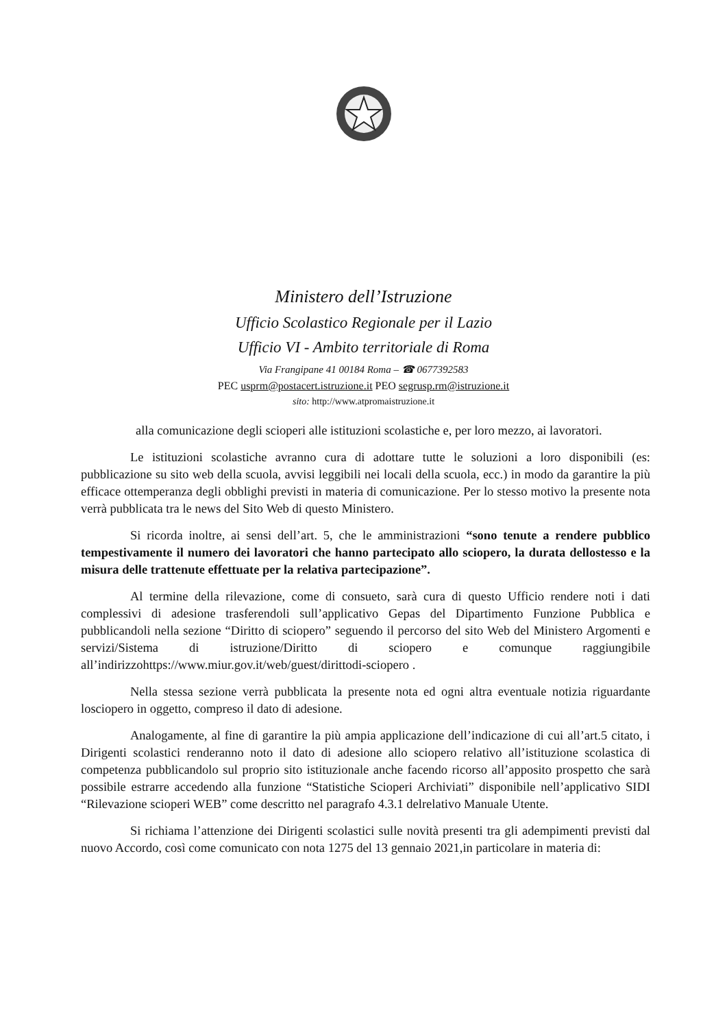Ministero dell’Istruzione
Ufficio Scolastico Regionale per il Lazio
Ufficio VI - Ambito territoriale di Roma
Via Frangipane 41 00184 Roma – ☎ 0677392583
PEC usprm@postacert.istruzione.it PEO segrusp.rm@istruzione.it
sito: http://www.atpromaistruzione.it
alla comunicazione degli scioperi alle istituzioni scolastiche e, per loro mezzo, ai lavoratori.
Le istituzioni scolastiche avranno cura di adottare tutte le soluzioni a loro disponibili (es: pubblicazione su sito web della scuola, avvisi leggibili nei locali della scuola, ecc.) in modo da garantire la più efficace ottemperanza degli obblighi previsti in materia di comunicazione. Per lo stesso motivo la presente nota verrà pubblicata tra le news del Sito Web di questo Ministero.
Si ricorda inoltre, ai sensi dell’art. 5, che le amministrazioni “sono tenute a rendere pubblico tempestivamente il numero dei lavoratori che hanno partecipato allo sciopero, la durata dellostesso e la misura delle trattenute effettuate per la relativa partecipazione”.
Al termine della rilevazione, come di consueto, sarà cura di questo Ufficio rendere noti i dati complessivi di adesione trasferendoli sull’applicativo Gepas del Dipartimento Funzione Pubblica e pubblicandoli nella sezione “Diritto di sciopero” seguendo il percorso del sito Web del Ministero Argomenti e servizi/Sistema di istruzione/Diritto di sciopero e comunque raggiungibile all’indirizzohttps://www.miur.gov.it/web/guest/dirittodi-sciopero .
Nella stessa sezione verrà pubblicata la presente nota ed ogni altra eventuale notizia riguardante losciopero in oggetto, compreso il dato di adesione.
Analogamente, al fine di garantire la più ampia applicazione dell’indicazione di cui all’art.5 citato, i Dirigenti scolastici renderanno noto il dato di adesione allo sciopero relativo all’istituzione scolastica di competenza pubblicandolo sul proprio sito istituzionale anche facendo ricorso all’apposito prospetto che sarà possibile estrarre accedendo alla funzione “Statistiche Scioperi Archiviati” disponibile nell’applicativo SIDI “Rilevazione scioperi WEB” come descritto nel paragrafo 4.3.1 delrelativo Manuale Utente.
Si richiama l’attenzione dei Dirigenti scolastici sulle novità presenti tra gli adempimenti previsti dal nuovo Accordo, così come comunicato con nota 1275 del 13 gennaio 2021,in particolare in materia di: